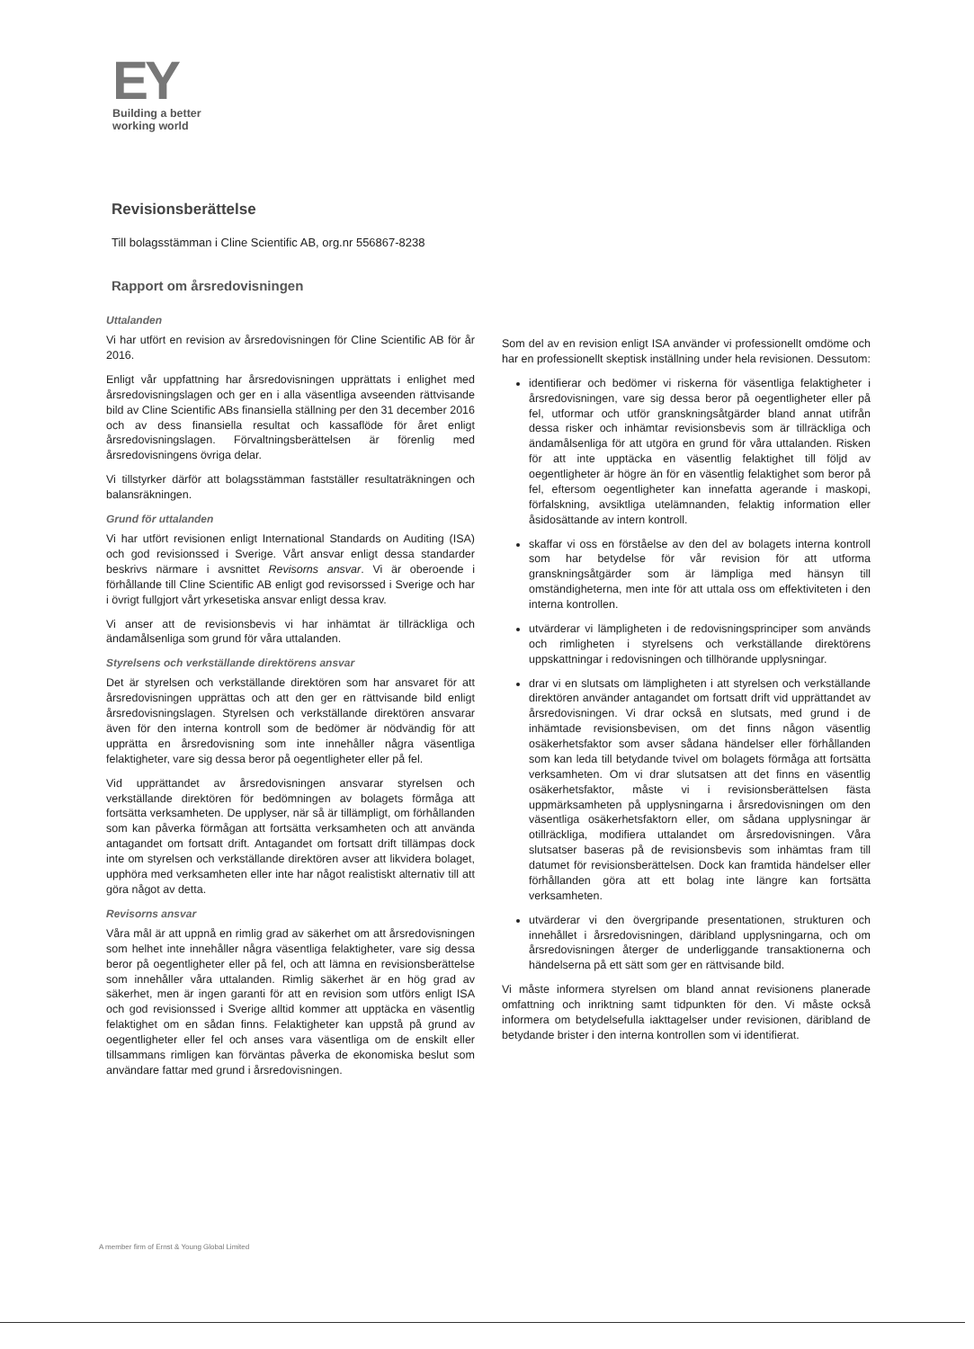EY
Building a better
working world
Revisionsberättelse
Till bolagsstämman i Cline Scientific AB, org.nr 556867-8238
Rapport om årsredovisningen
Uttalanden
Vi har utfört en revision av årsredovisningen för Cline Scientific AB för år 2016.
Enligt vår uppfattning har årsredovisningen upprättats i enlighet med årsredovisningslagen och ger en i alla väsentliga avseenden rättvisande bild av Cline Scientific ABs finansiella ställning per den 31 december 2016 och av dess finansiella resultat och kassaflöde för året enligt årsredovisningslagen. Förvaltningsberättelsen är förenlig med årsredovisningens övriga delar.
Vi tillstyrker därför att bolagsstämman fastställer resultaträkningen och balansräkningen.
Grund för uttalanden
Vi har utfört revisionen enligt International Standards on Auditing (ISA) och god revisionssed i Sverige. Vårt ansvar enligt dessa standarder beskrivs närmare i avsnittet Revisorns ansvar. Vi är oberoende i förhållande till Cline Scientific AB enligt god revisorssed i Sverige och har i övrigt fullgjort vårt yrkesetiska ansvar enligt dessa krav.
Vi anser att de revisionsbevis vi har inhämtat är tillräckliga och ändamålsenliga som grund för våra uttalanden.
Styrelsens och verkställande direktörens ansvar
Det är styrelsen och verkställande direktören som har ansvaret för att årsredovisningen upprättas och att den ger en rättvisande bild enligt årsredovisningslagen. Styrelsen och verkställande direktören ansvarar även för den interna kontroll som de bedömer är nödvändig för att upprätta en årsredovisning som inte innehåller några väsentliga felaktigheter, vare sig dessa beror på oegentligheter eller på fel.
Vid upprättandet av årsredovisningen ansvarar styrelsen och verkställande direktören för bedömningen av bolagets förmåga att fortsätta verksamheten. De upplyser, när så är tillämpligt, om förhållanden som kan påverka förmågan att fortsätta verksamheten och att använda antagandet om fortsatt drift. Antagandet om fortsatt drift tillämpas dock inte om styrelsen och verkställande direktören avser att likvidera bolaget, upphöra med verksamheten eller inte har något realistiskt alternativ till att göra något av detta.
Revisorns ansvar
Våra mål är att uppnå en rimlig grad av säkerhet om att årsredovisningen som helhet inte innehåller några väsentliga felaktigheter, vare sig dessa beror på oegentligheter eller på fel, och att lämna en revisionsberättelse som innehåller våra uttalanden. Rimlig säkerhet är en hög grad av säkerhet, men är ingen garanti för att en revision som utförs enligt ISA och god revisionssed i Sverige alltid kommer att upptäcka en väsentlig felaktighet om en sådan finns. Felaktigheter kan uppstå på grund av oegentligheter eller fel och anses vara väsentliga om de enskilt eller tillsammans rimligen kan förväntas påverka de ekonomiska beslut som användare fattar med grund i årsredovisningen.
Som del av en revision enligt ISA använder vi professionellt omdöme och har en professionellt skeptisk inställning under hela revisionen. Dessutom:
identifierar och bedömer vi riskerna för väsentliga felaktigheter i årsredovisningen, vare sig dessa beror på oegentligheter eller på fel, utformar och utför granskningsåtgärder bland annat utifrån dessa risker och inhämtar revisionsbevis som är tillräckliga och ändamålsenliga för att utgöra en grund för våra uttalanden. Risken för att inte upptäcka en väsentlig felaktighet till följd av oegentligheter är högre än för en väsentlig felaktighet som beror på fel, eftersom oegentligheter kan innefatta agerande i maskopi, förfalskning, avsiktliga utelämnanden, felaktig information eller åsidosättande av intern kontroll.
skaffar vi oss en förståelse av den del av bolagets interna kontroll som har betydelse för vår revision för att utforma granskningsåtgärder som är lämpliga med hänsyn till omständigheterna, men inte för att uttala oss om effektiviteten i den interna kontrollen.
utvärderar vi lämpligheten i de redovisningsprinciper som används och rimligheten i styrelsens och verkställande direktörens uppskattningar i redovisningen och tillhörande upplysningar.
drar vi en slutsats om lämpligheten i att styrelsen och verkställande direktören använder antagandet om fortsatt drift vid upprättandet av årsredovisningen. Vi drar också en slutsats, med grund i de inhämtade revisionsbevisen, om det finns någon väsentlig osäkerhetsfaktor som avser sådana händelser eller förhållanden som kan leda till betydande tvivel om bolagets förmåga att fortsätta verksamheten. Om vi drar slutsatsen att det finns en väsentlig osäkerhetsfaktor, måste vi i revisionsberättelsen fästa uppmärksamheten på upplysningarna i årsredovisningen om den väsentliga osäkerhetsfaktorn eller, om sådana upplysningar är otillräckliga, modifiera uttalandet om årsredovisningen. Våra slutsatser baseras på de revisionsbevis som inhämtas fram till datumet för revisionsberättelsen. Dock kan framtida händelser eller förhållanden göra att ett bolag inte längre kan fortsätta verksamheten.
utvärderar vi den övergripande presentationen, strukturen och innehållet i årsredovisningen, däribland upplysningarna, och om årsredovisningen återger de underliggande transaktionerna och händelserna på ett sätt som ger en rättvisande bild.
Vi måste informera styrelsen om bland annat revisionens planerade omfattning och inriktning samt tidpunkten för den. Vi måste också informera om betydelsefulla iakttagelser under revisionen, däribland de betydande brister i den interna kontrollen som vi identifierat.
A member firm of Ernst & Young Global Limited